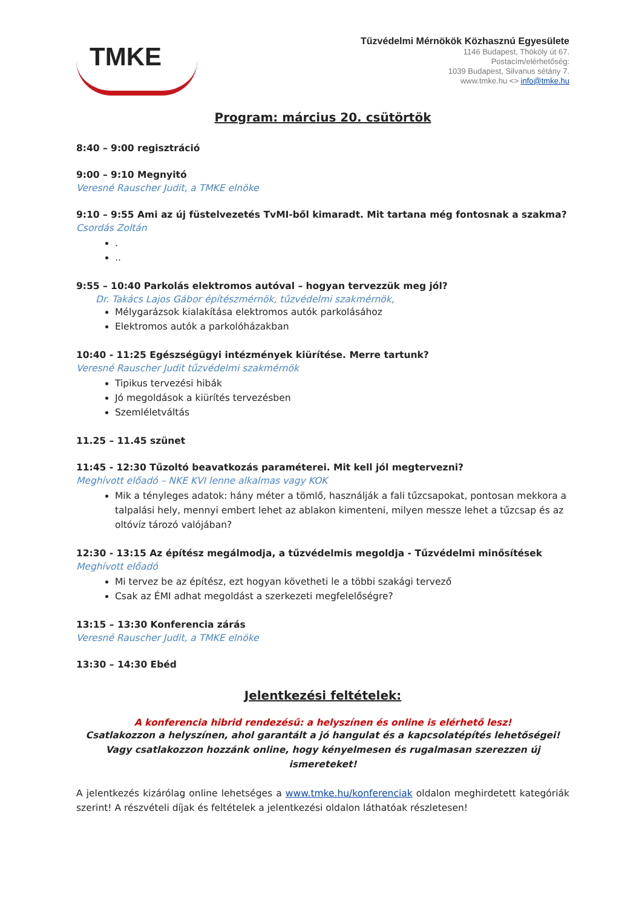TMKE
Tűzvédelmi Mérnökök Közhasznú Egyesülete
1146 Budapest, Thököly út 67.
Postacím/elérhetőség:
1039 Budapest, Silvanus sétány 7.
www.tmke.hu <> info@tmke.hu
Program: március 20. csütörtök
8:40 – 9:00 regisztráció
9:00 – 9:10 Megnyitó
Veresné Rauscher Judit, a TMKE elnöke
9:10 – 9:55 Ami az új füstelvezetés TvMI-ből kimaradt. Mit tartana még fontosnak a szakma?
Csordás Zoltán
.
..
9:55 – 10:40 Parkolás elektromos autóval – hogyan tervezzük meg jól?
Dr. Takács Lajos Gábor építészmérnök, tűzvédelmi szakmérnök,
Mélygarázsok kialakítása elektromos autók parkolásához
Elektromos autók a parkolóházakban
10:40 - 11:25 Egészségügyi intézmények kiürítése. Merre tartunk?
Veresné Rauscher Judit tűzvédelmi szakmérnök
Tipikus tervezési hibák
Jó megoldások a kiürítés tervezésben
Szemléletváltás
11.25 – 11.45 szünet
11:45 - 12:30 Tűzoltó beavatkozás paraméterei. Mit kell jól megtervezni?
Meghívott előadó – NKE KVI lenne alkalmas vagy KOK
Mik a tényleges adatok: hány méter a tömlő, használják a fali tűzcsapokat, pontosan mekkora a talpalási hely, mennyi embert lehet az ablakon kimenteni, milyen messze lehet a tűzcsap és az oltóvíz tározó valójában?
12:30 - 13:15 Az építész megálmodja, a tűzvédelmis megoldja - Tűzvédelmi minősítések
Meghívott előadó
Mi tervez be az építész, ezt hogyan követheti le a többi szakági tervező
Csak az ÉMI adhat megoldást a szerkezeti megfelelőségre?
13:15 – 13:30 Konferencia zárás
Veresné Rauscher Judit, a TMKE elnöke
13:30 – 14:30 Ebéd
Jelentkezési feltételek:
A konferencia hibrid rendezésű: a helyszínen és online is elérhető lesz!
Csatlakozzon a helyszínen, ahol garantált a jó hangulat és a kapcsolatépítés lehetőségei! Vagy csatlakozzon hozzánk online, hogy kényelmesen és rugalmasan szerezzen új ismereteket!
A jelentkezés kizárólag online lehetséges a www.tmke.hu/konferenciak oldalon meghirdetett kategóriák szerint! A részvételi díjak és feltételek a jelentkezési oldalon láthatóak részletesen!